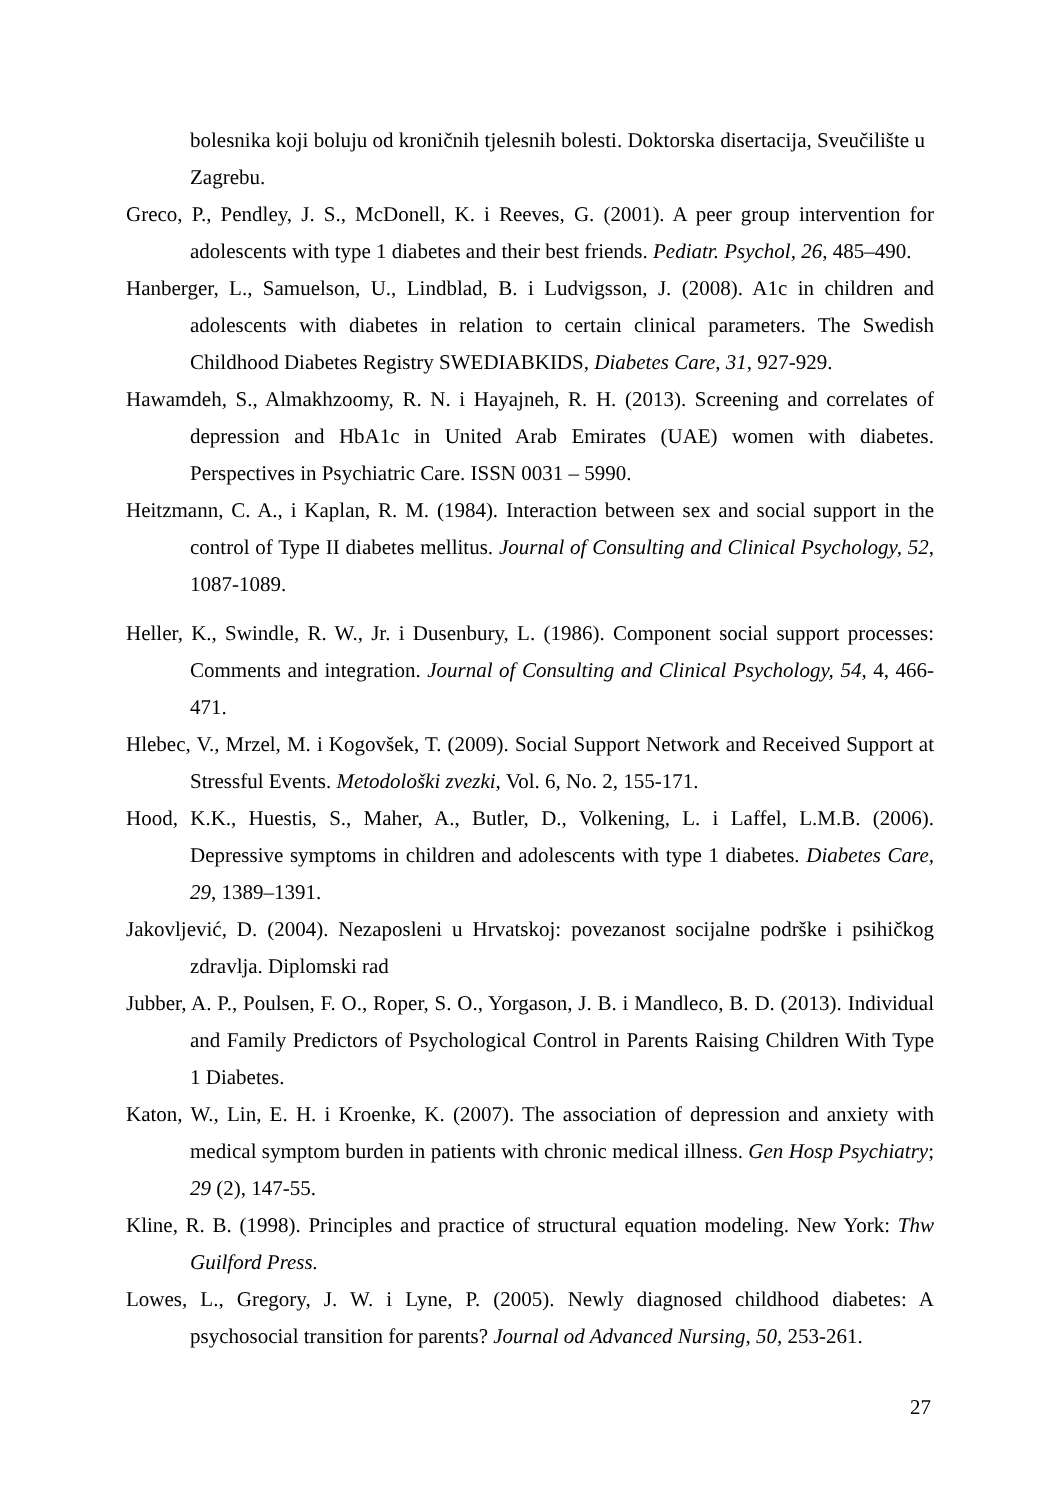bolesnika koji boluju od kroničnih tjelesnih bolesti. Doktorska disertacija, Sveučilište u Zagrebu.
Greco, P., Pendley, J. S., McDonell, K. i Reeves, G. (2001). A peer group intervention for adolescents with type 1 diabetes and their best friends. Pediatr. Psychol, 26, 485–490.
Hanberger, L., Samuelson, U., Lindblad, B. i Ludvigsson, J. (2008). A1c in children and adolescents with diabetes in relation to certain clinical parameters. The Swedish Childhood Diabetes Registry SWEDIABKIDS, Diabetes Care, 31, 927-929.
Hawamdeh, S., Almakhzoomy, R. N. i Hayajneh, R. H. (2013). Screening and correlates of depression and HbA1c in United Arab Emirates (UAE) women with diabetes. Perspectives in Psychiatric Care. ISSN 0031 – 5990.
Heitzmann, C. A., i Kaplan, R. M. (1984). Interaction between sex and social support in the control of Type II diabetes mellitus. Journal of Consulting and Clinical Psychology, 52, 1087-1089.
Heller, K., Swindle, R. W., Jr. i Dusenbury, L. (1986). Component social support processes: Comments and integration. Journal of Consulting and Clinical Psychology, 54, 4, 466-471.
Hlebec, V., Mrzel, M. i Kogovšek, T. (2009). Social Support Network and Received Support at Stressful Events. Metodološki zvezki, Vol. 6, No. 2, 155-171.
Hood, K.K., Huestis, S., Maher, A., Butler, D., Volkening, L. i Laffel, L.M.B. (2006). Depressive symptoms in children and adolescents with type 1 diabetes. Diabetes Care, 29, 1389–1391.
Jakovljević, D. (2004). Nezaposleni u Hrvatskoj: povezanost socijalne podrške i psihičkog zdravlja. Diplomski rad
Jubber, A. P., Poulsen, F. O., Roper, S. O., Yorgason, J. B. i Mandleco, B. D. (2013). Individual and Family Predictors of Psychological Control in Parents Raising Children With Type 1 Diabetes.
Katon, W., Lin, E. H. i Kroenke, K. (2007). The association of depression and anxiety with medical symptom burden in patients with chronic medical illness. Gen Hosp Psychiatry; 29 (2), 147-55.
Kline, R. B. (1998). Principles and practice of structural equation modeling. New York: Thw Guilford Press.
Lowes, L., Gregory, J. W. i Lyne, P. (2005). Newly diagnosed childhood diabetes: A psychosocial transition for parents? Journal od Advanced Nursing, 50, 253-261.
27